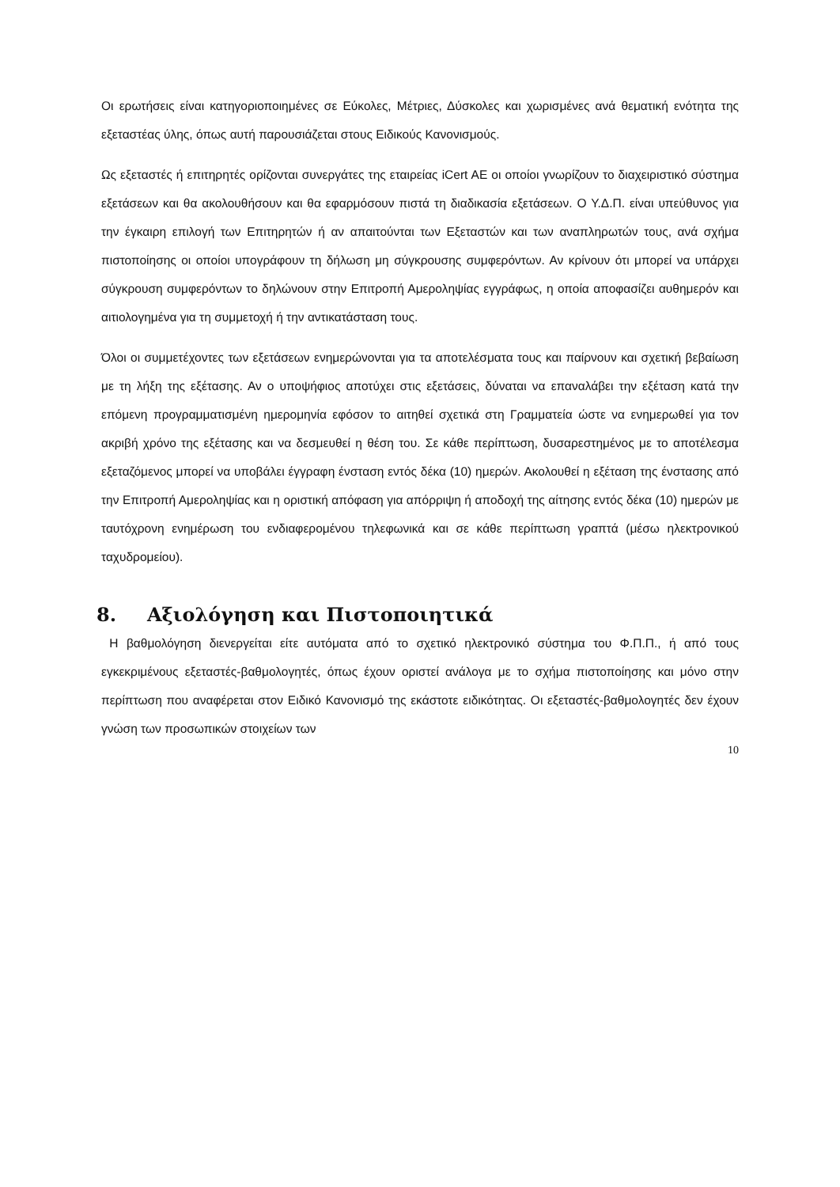Οι ερωτήσεις είναι κατηγοριοποιημένες σε Εύκολες, Μέτριες, Δύσκολες και χωρισμένες ανά θεματική ενότητα της εξεταστέας ύλης, όπως αυτή παρουσιάζεται στους Ειδικούς Κανονισμούς.
Ως εξεταστές ή επιτηρητές ορίζονται συνεργάτες της εταιρείας iCert AE οι οποίοι γνωρίζουν το διαχειριστικό σύστημα εξετάσεων και θα ακολουθήσουν και θα εφαρμόσουν πιστά τη διαδικασία εξετάσεων. Ο Υ.Δ.Π. είναι υπεύθυνος για την έγκαιρη επιλογή των Επιτηρητών ή αν απαιτούνται των Εξεταστών και των αναπληρωτών τους, ανά σχήμα πιστοποίησης οι οποίοι υπογράφουν τη δήλωση μη σύγκρουσης συμφερόντων. Αν κρίνουν ότι μπορεί να υπάρχει σύγκρουση συμφερόντων το δηλώνουν στην Επιτροπή Αμεροληψίας εγγράφως, η οποία αποφασίζει αυθημερόν και αιτιολογημένα για τη συμμετοχή ή την αντικατάσταση τους.
Όλοι οι συμμετέχοντες των εξετάσεων ενημερώνονται για τα αποτελέσματα τους και παίρνουν και σχετική βεβαίωση με τη λήξη της εξέτασης. Αν ο υποψήφιος αποτύχει στις εξετάσεις, δύναται να επαναλάβει την εξέταση κατά την επόμενη προγραμματισμένη ημερομηνία εφόσον το αιτηθεί σχετικά στη Γραμματεία ώστε να ενημερωθεί για τον ακριβή χρόνο της εξέτασης και να δεσμευθεί η θέση του. Σε κάθε περίπτωση, δυσαρεστημένος με το αποτέλεσμα εξεταζόμενος μπορεί να υποβάλει έγγραφη ένσταση εντός δέκα (10) ημερών. Ακολουθεί η εξέταση της ένστασης από την Επιτροπή Αμεροληψίας και η οριστική απόφαση για απόρριψη ή αποδοχή της αίτησης εντός δέκα (10) ημερών με ταυτόχρονη ενημέρωση του ενδιαφερομένου τηλεφωνικά και σε κάθε περίπτωση γραπτά (μέσω ηλεκτρονικού ταχυδρομείου).
8. Αξιολόγηση και Πιστοποιητικά
Η βαθμολόγηση διενεργείται είτε αυτόματα από το σχετικό ηλεκτρονικό σύστημα του Φ.Π.Π., ή από τους εγκεκριμένους εξεταστές-βαθμολογητές, όπως έχουν οριστεί ανάλογα με το σχήμα πιστοποίησης και μόνο στην περίπτωση που αναφέρεται στον Ειδικό Κανονισμό της εκάστοτε ειδικότητας. Οι εξεταστές-βαθμολογητές δεν έχουν γνώση των προσωπικών στοιχείων των
10